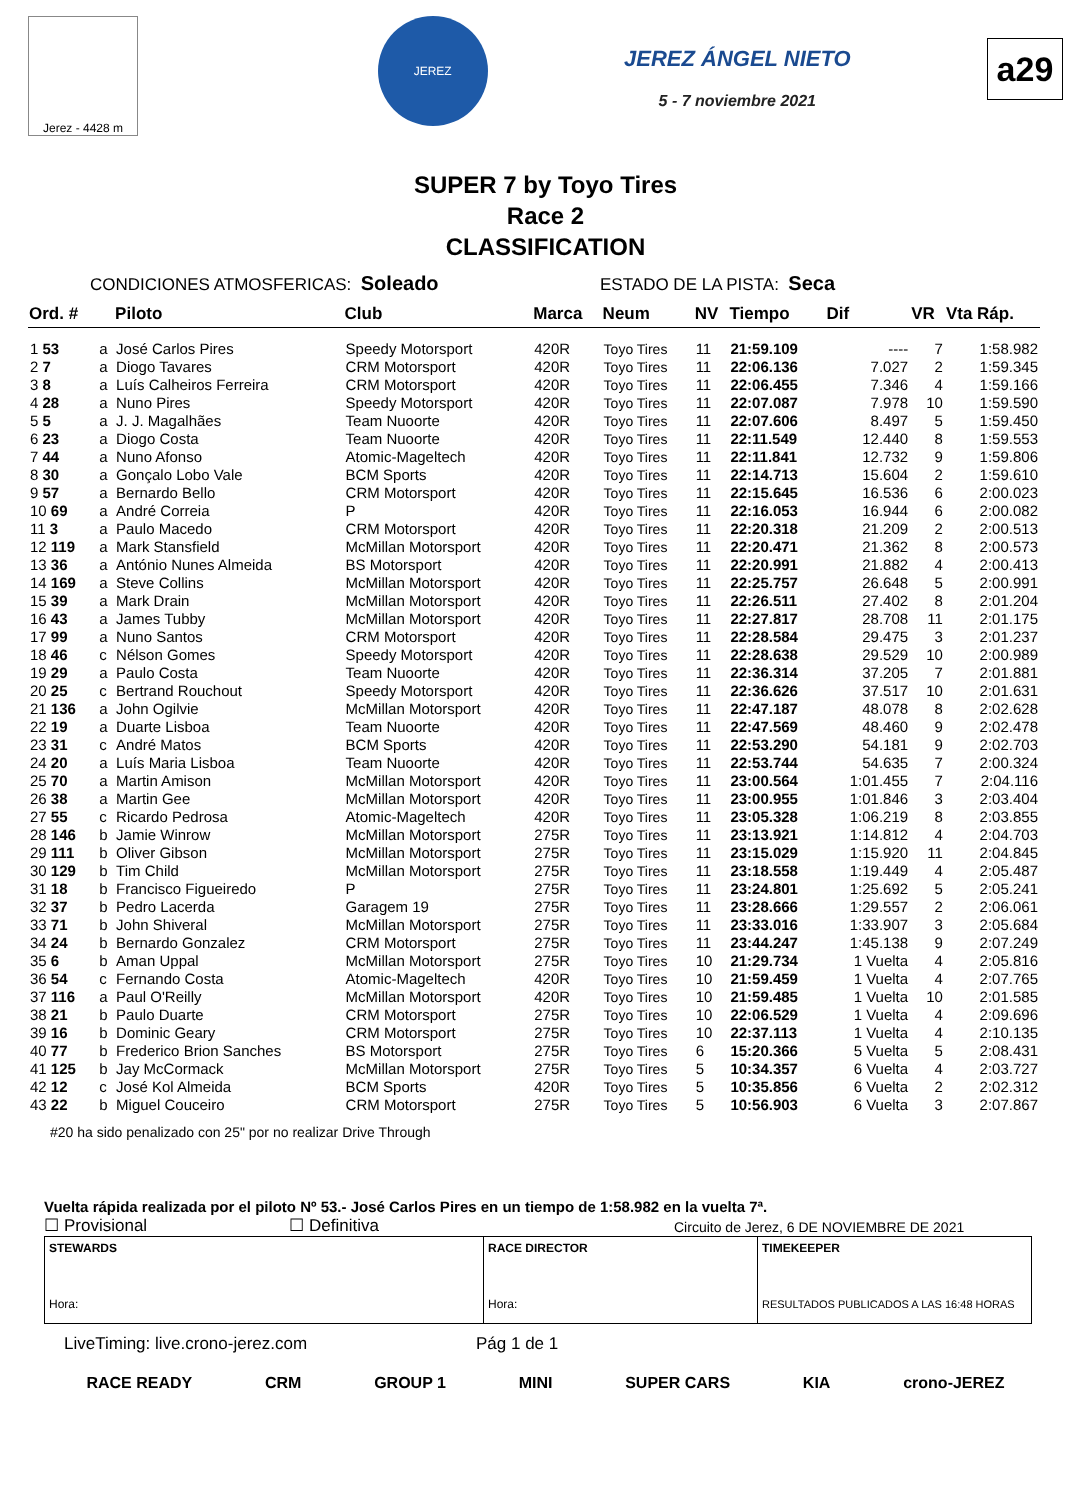Jerez - 4428 m
JEREZ
JEREZ ÁNGEL NIETO
5 - 7 noviembre 2021
a29
SUPER 7 by Toyo Tires
Race 2
CLASSIFICATION
CONDICIONES ATMOSFERICAS: Soleado ESTADO DE LA PISTA: Seca
| Ord. # | | Piloto | Club | Marca | Neum | NV | Tiempo | Dif | VR | Vta Ráp. |
| --- | --- | --- | --- | --- | --- | --- | --- | --- | --- | --- |
| 1 53 | a | José Carlos Pires | Speedy Motorsport | 420R | Toyo Tires | 11 | 21:59.109 | ---- | 7 | 1:58.982 |
| 2 7 | a | Diogo Tavares | CRM Motorsport | 420R | Toyo Tires | 11 | 22:06.136 | 7.027 | 2 | 1:59.345 |
| 3 8 | a | Luís Calheiros Ferreira | CRM Motorsport | 420R | Toyo Tires | 11 | 22:06.455 | 7.346 | 4 | 1:59.166 |
| 4 28 | a | Nuno Pires | Speedy Motorsport | 420R | Toyo Tires | 11 | 22:07.087 | 7.978 | 10 | 1:59.590 |
| 5 5 | a | J. J. Magalhães | Team Nuoorte | 420R | Toyo Tires | 11 | 22:07.606 | 8.497 | 5 | 1:59.450 |
| 6 23 | a | Diogo Costa | Team Nuoorte | 420R | Toyo Tires | 11 | 22:11.549 | 12.440 | 8 | 1:59.553 |
| 7 44 | a | Nuno Afonso | Atomic-Mageltech | 420R | Toyo Tires | 11 | 22:11.841 | 12.732 | 9 | 1:59.806 |
| 8 30 | a | Gonçalo Lobo Vale | BCM Sports | 420R | Toyo Tires | 11 | 22:14.713 | 15.604 | 2 | 1:59.610 |
| 9 57 | a | Bernardo Bello | CRM Motorsport | 420R | Toyo Tires | 11 | 22:15.645 | 16.536 | 6 | 2:00.023 |
| 10 69 | a | André Correia | P | 420R | Toyo Tires | 11 | 22:16.053 | 16.944 | 6 | 2:00.082 |
| 11 3 | a | Paulo Macedo | CRM Motorsport | 420R | Toyo Tires | 11 | 22:20.318 | 21.209 | 2 | 2:00.513 |
| 12 119 | a | Mark Stansfield | McMillan Motorsport | 420R | Toyo Tires | 11 | 22:20.471 | 21.362 | 8 | 2:00.573 |
| 13 36 | a | António Nunes Almeida | BS Motorsport | 420R | Toyo Tires | 11 | 22:20.991 | 21.882 | 4 | 2:00.413 |
| 14 169 | a | Steve Collins | McMillan Motorsport | 420R | Toyo Tires | 11 | 22:25.757 | 26.648 | 5 | 2:00.991 |
| 15 39 | a | Mark Drain | McMillan Motorsport | 420R | Toyo Tires | 11 | 22:26.511 | 27.402 | 8 | 2:01.204 |
| 16 43 | a | James Tubby | McMillan Motorsport | 420R | Toyo Tires | 11 | 22:27.817 | 28.708 | 11 | 2:01.175 |
| 17 99 | a | Nuno Santos | CRM Motorsport | 420R | Toyo Tires | 11 | 22:28.584 | 29.475 | 3 | 2:01.237 |
| 18 46 | c | Nélson Gomes | Speedy Motorsport | 420R | Toyo Tires | 11 | 22:28.638 | 29.529 | 10 | 2:00.989 |
| 19 29 | a | Paulo Costa | Team Nuoorte | 420R | Toyo Tires | 11 | 22:36.314 | 37.205 | 7 | 2:01.881 |
| 20 25 | c | Bertrand Rouchout | Speedy Motorsport | 420R | Toyo Tires | 11 | 22:36.626 | 37.517 | 10 | 2:01.631 |
| 21 136 | a | John Ogilvie | McMillan Motorsport | 420R | Toyo Tires | 11 | 22:47.187 | 48.078 | 8 | 2:02.628 |
| 22 19 | a | Duarte Lisboa | Team Nuoorte | 420R | Toyo Tires | 11 | 22:47.569 | 48.460 | 9 | 2:02.478 |
| 23 31 | c | André Matos | BCM Sports | 420R | Toyo Tires | 11 | 22:53.290 | 54.181 | 9 | 2:02.703 |
| 24 20 | a | Luís Maria Lisboa | Team Nuoorte | 420R | Toyo Tires | 11 | 22:53.744 | 54.635 | 7 | 2:00.324 |
| 25 70 | a | Martin Amison | McMillan Motorsport | 420R | Toyo Tires | 11 | 23:00.564 | 1:01.455 | 7 | 2:04.116 |
| 26 38 | a | Martin Gee | McMillan Motorsport | 420R | Toyo Tires | 11 | 23:00.955 | 1:01.846 | 3 | 2:03.404 |
| 27 55 | c | Ricardo Pedrosa | Atomic-Mageltech | 420R | Toyo Tires | 11 | 23:05.328 | 1:06.219 | 8 | 2:03.855 |
| 28 146 | b | Jamie Winrow | McMillan Motorsport | 275R | Toyo Tires | 11 | 23:13.921 | 1:14.812 | 4 | 2:04.703 |
| 29 111 | b | Oliver Gibson | McMillan Motorsport | 275R | Toyo Tires | 11 | 23:15.029 | 1:15.920 | 11 | 2:04.845 |
| 30 129 | b | Tim Child | McMillan Motorsport | 275R | Toyo Tires | 11 | 23:18.558 | 1:19.449 | 4 | 2:05.487 |
| 31 18 | b | Francisco Figueiredo | P | 275R | Toyo Tires | 11 | 23:24.801 | 1:25.692 | 5 | 2:05.241 |
| 32 37 | b | Pedro Lacerda | Garagem 19 | 275R | Toyo Tires | 11 | 23:28.666 | 1:29.557 | 2 | 2:06.061 |
| 33 71 | b | John Shiveral | McMillan Motorsport | 275R | Toyo Tires | 11 | 23:33.016 | 1:33.907 | 3 | 2:05.684 |
| 34 24 | b | Bernardo Gonzalez | CRM Motorsport | 275R | Toyo Tires | 11 | 23:44.247 | 1:45.138 | 9 | 2:07.249 |
| 35 6 | b | Aman Uppal | McMillan Motorsport | 275R | Toyo Tires | 10 | 21:29.734 | 1 Vuelta | 4 | 2:05.816 |
| 36 54 | c | Fernando Costa | Atomic-Mageltech | 420R | Toyo Tires | 10 | 21:59.459 | 1 Vuelta | 4 | 2:07.765 |
| 37 116 | a | Paul O'Reilly | McMillan Motorsport | 420R | Toyo Tires | 10 | 21:59.485 | 1 Vuelta | 10 | 2:01.585 |
| 38 21 | b | Paulo Duarte | CRM Motorsport | 275R | Toyo Tires | 10 | 22:06.529 | 1 Vuelta | 4 | 2:09.696 |
| 39 16 | b | Dominic Geary | CRM Motorsport | 275R | Toyo Tires | 10 | 22:37.113 | 1 Vuelta | 4 | 2:10.135 |
| 40 77 | b | Frederico Brion Sanches | BS Motorsport | 275R | Toyo Tires | 6 | 15:20.366 | 5 Vuelta | 5 | 2:08.431 |
| 41 125 | b | Jay McCormack | McMillan Motorsport | 275R | Toyo Tires | 5 | 10:34.357 | 6 Vuelta | 4 | 2:03.727 |
| 42 12 | c | José Kol Almeida | BCM Sports | 420R | Toyo Tires | 5 | 10:35.856 | 6 Vuelta | 2 | 2:02.312 |
| 43 22 | b | Miguel Couceiro | CRM Motorsport | 275R | Toyo Tires | 5 | 10:56.903 | 6 Vuelta | 3 | 2:07.867 |
#20 ha sido penalizado con 25" por no realizar Drive Through
Vuelta rápida realizada por el piloto Nº 53.- José Carlos Pires en un tiempo de 1:58.982 en la vuelta 7ª.
☐ Provisional ☐ Definitiva Circuito de Jerez, 6 DE NOVIEMBRE DE 2021
| STEWARDS Hora: | RACE DIRECTOR Hora: | TIMEKEEPER RESULTADOS PUBLICADOS A LAS 16:48 HORAS |
LiveTiming: live.crono-jerez.com Pág 1 de 1
RACE READY CRM GROUP 1 MINI SUPER CARS KIA crono-JEREZ